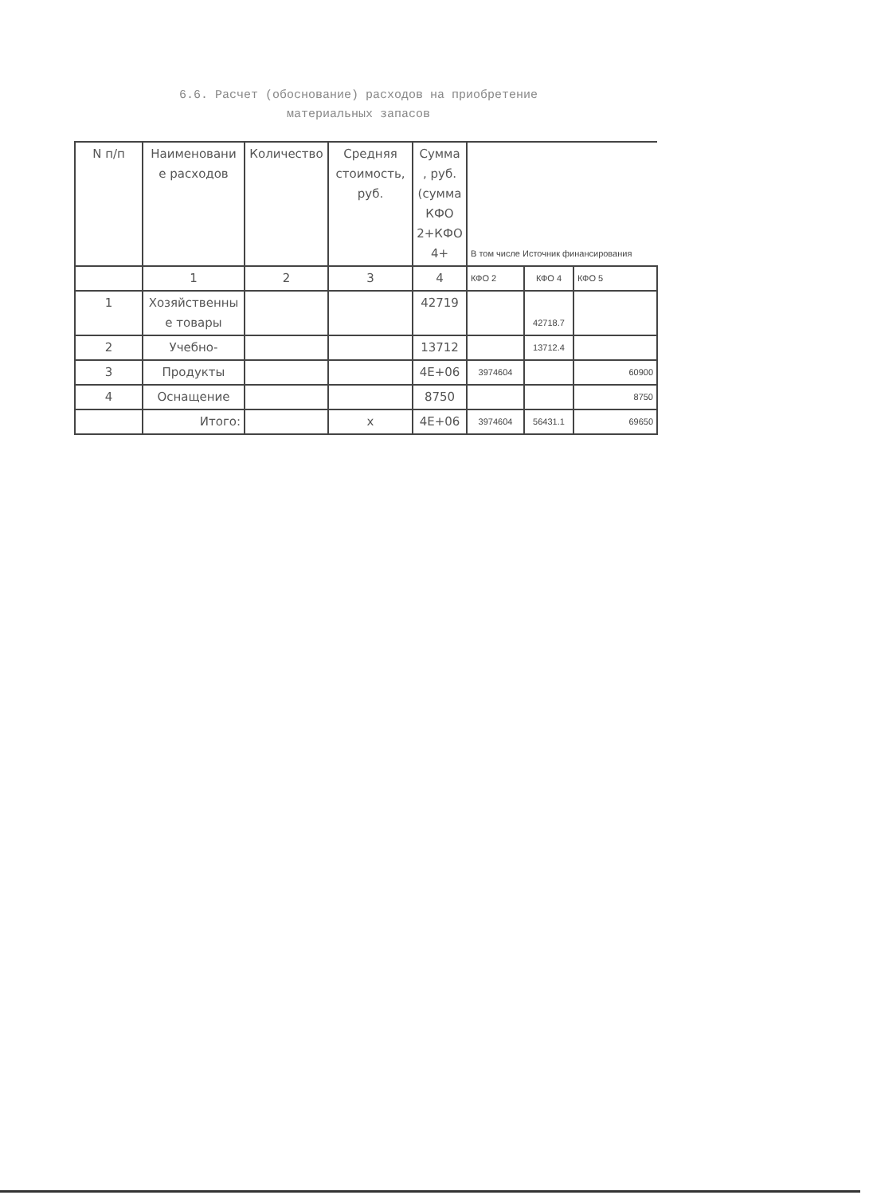6.6. Расчет (обоснование) расходов на приобретение
материальных запасов
| N п/п | Наименовани е расходов | Количество | Средняя стоимость, руб. | Сумма , руб. (сумма КФО 2+КФО 4+ | В том числе Источник финансирования | | |
| --- | --- | --- | --- | --- | --- | --- | --- |
| | 1 | 2 | 3 | 4 | КФО 2 | КФО 4 | КФО 5 |
| 1 | Хозяйственны е товары | | | 42719 | | 42718.7 | |
| 2 | Учебно- | | | 13712 | | 13712.4 | |
| 3 | Продукты | | | 4E+06 | 3974604 | | 60900 |
| 4 | Оснащение | | | 8750 | | | 8750 |
| | Итого: | | x | 4E+06 | 3974604 | 56431.1 | 69650 |